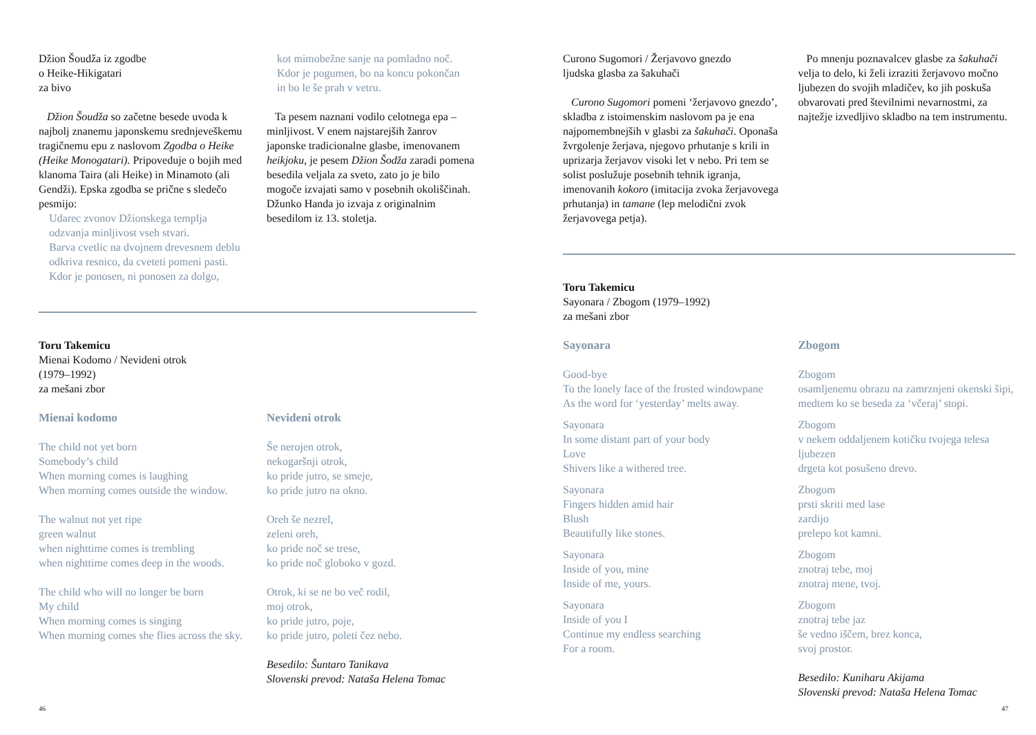Džion Šoudža iz zgodbe
o Heike-Hikigatari
za bivo
Džion Šoudža so začetne besede uvoda k najbolj znanemu japonskemu srednjeveškemu tragičnemu epu z naslovom Zgodba o Heike (Heike Monogatari). Pripoveduje o bojih med klanoma Taira (ali Heike) in Minamoto (ali Gendži). Epska zgodba se prične s sledečo pesmijo:
Udarec zvonov Džionskega templja
odzvanja minljivost vseh stvari.
Barva cvetlic na dvojnem drevesnem deblu
odkriva resnico, da cveteti pomeni pasti.
Kdor je ponosen, ni ponosen za dolgo,
kot mimobežne sanje na pomladno noč.
Kdor je pogumen, bo na koncu pokončan
in bo le še prah v vetru.
Ta pesem naznani vodilo celotnega epa – minljivost. V enem najstarejših žanrov japonske tradicionalne glasbe, imenovanem heikjoku, je pesem Džion Šodža zaradi pomena besedila veljala za sveto, zato jo je bilo mogoče izvajati samo v posebnih okoliščinah. Džunko Handa jo izvaja z originalnim besedilom iz 13. stoletja.
Toru Takemicu
Mienai Kodomo / Nevideni otrok
(1979–1992)
za mešani zbor
Mienai kodomo
The child not yet born
Somebody’s child
When morning comes is laughing
When morning comes outside the window.
The walnut not yet ripe
green walnut
when nighttime comes is trembling
when nighttime comes deep in the woods.
The child who will no longer be born
My child
When morning comes is singing
When morning comes she flies across the sky.
Nevideni otrok
Še nerojen otrok,
nekogaršnji otrok,
ko pride jutro, se smeje,
ko pride jutro na okno.
Oreh še nezrel,
zeleni oreh,
ko pride noč se trese,
ko pride noč globoko v gozd.
Otrok, ki se ne bo več rodil,
moj otrok,
ko pride jutro, poje,
ko pride jutro, poleti čez nebo.
Besedilo: Šuntaro Tanikava
Slovenski prevod: Nataša Helena Tomac
46
Curono Sugomori / Žerjavovo gnezdo
ljudska glasba za šakuhači
Curono Sugomori pomeni ‘žerjavovo gnezdo’, skladba z istoimenskim naslovom pa je ena najpomembnejših v glasbi za šakuhači. Oponaša žvrgolenje žerjava, njegovo prhutanje s krili in uprizarja žerjavov visoki let v nebo. Pri tem se solist poslužuje posebnih tehnik igranja, imenovanih kokoro (imitacija zvoka žerjavovega prhutanja) in tamane (lep melodični zvok žerjavovega petja).
Po mnenju poznavalcev glasbe za šakuhači velja to delo, ki želi izraziti žerjavovo močno ljubezen do svojih mladičev, ko jih poskuša obvarovati pred številnimi nevarnostmi, za najtežje izvedljivo skladbo na tem instrumentu.
Toru Takemicu
Sayonara / Zbogom (1979–1992)
za mešani zbor
Sayonara
Good-bye
To the lonely face of the frosted windowpane
As the word for ‘yesterday’ melts away.
Sayonara
In some distant part of your body
Love
Shivers like a withered tree.
Sayonara
Fingers hidden amid hair
Blush
Beautifully like stones.
Sayonara
Inside of you, mine
Inside of me, yours.
Sayonara
Inside of you I
Continue my endless searching
For a room.
Zbogom
Zbogom
osamljenemu obrazu na zamrznjeni okenski šipi,
medtem ko se beseda za ‘včeraj’ stopi.
Zbogom
v nekem oddaljenem kotičku tvojega telesa
ljubezen
drgeta kot posušeno drevo.
Zbogom
prsti skriti med lase
zardijo
prelepo kot kamni.
Zbogom
znotraj tebe, moj
znotraj mene, tvoj.
Zbogom
znotraj tebe jaz
še vedno iščem, brez konca,
svoj prostor.
Besedilo: Kuniharu Akijama
Slovenski prevod: Nataša Helena Tomac
47